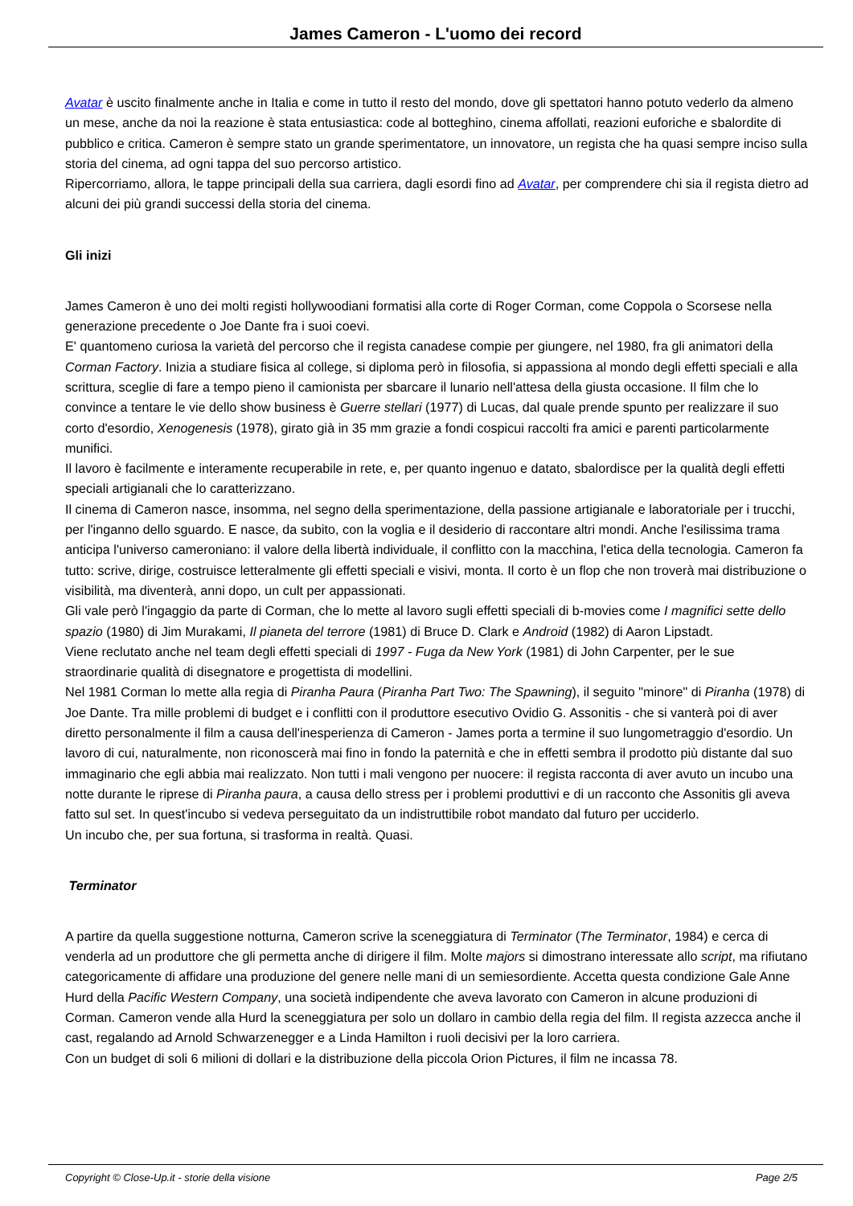James Cameron - L'uomo dei record
Avatar è uscito finalmente anche in Italia e come in tutto il resto del mondo, dove gli spettatori hanno potuto vederlo da almeno un mese, anche da noi la reazione è stata entusiastica: code al botteghino, cinema affollati, reazioni euforiche e sbalordite di pubblico e critica. Cameron è sempre stato un grande sperimentatore, un innovatore, un regista che ha quasi sempre inciso sulla storia del cinema, ad ogni tappa del suo percorso artistico.
Ripercorriamo, allora, le tappe principali della sua carriera, dagli esordi fino ad Avatar, per comprendere chi sia il regista dietro ad alcuni dei più grandi successi della storia del cinema.
Gli inizi
James Cameron è uno dei molti registi hollywoodiani formatisi alla corte di Roger Corman, come Coppola o Scorsese nella generazione precedente o Joe Dante fra i suoi coevi.
E' quantomeno curiosa la varietà del percorso che il regista canadese compie per giungere, nel 1980, fra gli animatori della Corman Factory. Inizia a studiare fisica al college, si diploma però in filosofia, si appassiona al mondo degli effetti speciali e alla scrittura, sceglie di fare a tempo pieno il camionista per sbarcare il lunario nell'attesa della giusta occasione. Il film che lo convince a tentare le vie dello show business è Guerre stellari (1977) di Lucas, dal quale prende spunto per realizzare il suo corto d'esordio, Xenogenesis (1978), girato già in 35 mm grazie a fondi cospicui raccolti fra amici e parenti particolarmente munifici.
Il lavoro è facilmente e interamente recuperabile in rete, e, per quanto ingenuo e datato, sbalordisce per la qualità degli effetti speciali artigianali che lo caratterizzano.
Il cinema di Cameron nasce, insomma, nel segno della sperimentazione, della passione artigianale e laboratoriale per i trucchi, per l'inganno dello sguardo. E nasce, da subito, con la voglia e il desiderio di raccontare altri mondi. Anche l'esilissima trama anticipa l'universo cameroniano: il valore della libertà individuale, il conflitto con la macchina, l'etica della tecnologia. Cameron fa tutto: scrive, dirige, costruisce letteralmente gli effetti speciali e visivi, monta. Il corto è un flop che non troverà mai distribuzione o visibilità, ma diventerà, anni dopo, un cult per appassionati.
Gli vale però l'ingaggio da parte di Corman, che lo mette al lavoro sugli effetti speciali di b-movies come I magnifici sette dello spazio (1980) di Jim Murakami, Il pianeta del terrore (1981) di Bruce D. Clark e Android (1982) di Aaron Lipstadt.
Viene reclutato anche nel team degli effetti speciali di 1997 - Fuga da New York (1981) di John Carpenter, per le sue straordinarie qualità di disegnatore e progettista di modellini.
Nel 1981 Corman lo mette alla regia di Piranha Paura (Piranha Part Two: The Spawning), il seguito "minore" di Piranha (1978) di Joe Dante. Tra mille problemi di budget e i conflitti con il produttore esecutivo Ovidio G. Assonitis - che si vanterà poi di aver diretto personalmente il film a causa dell'inesperienza di Cameron - James porta a termine il suo lungometraggio d'esordio. Un lavoro di cui, naturalmente, non riconoscerà mai fino in fondo la paternità e che in effetti sembra il prodotto più distante dal suo immaginario che egli abbia mai realizzato. Non tutti i mali vengono per nuocere: il regista racconta di aver avuto un incubo una notte durante le riprese di Piranha paura, a causa dello stress per i problemi produttivi e di un racconto che Assonitis gli aveva fatto sul set. In quest'incubo si vedeva perseguitato da un indistruttibile robot mandato dal futuro per ucciderlo.
Un incubo che, per sua fortuna, si trasforma in realtà. Quasi.
Terminator
A partire da quella suggestione notturna, Cameron scrive la sceneggiatura di Terminator (The Terminator, 1984) e cerca di venderla ad un produttore che gli permetta anche di dirigere il film. Molte majors si dimostrano interessate allo script, ma rifiutano categoricamente di affidare una produzione del genere nelle mani di un semiesordiente. Accetta questa condizione Gale Anne Hurd della Pacific Western Company, una società indipendente che aveva lavorato con Cameron in alcune produzioni di Corman. Cameron vende alla Hurd la sceneggiatura per solo un dollaro in cambio della regia del film. Il regista azzecca anche il cast, regalando ad Arnold Schwarzenegger e a Linda Hamilton i ruoli decisivi per la loro carriera.
Con un budget di soli 6 milioni di dollari e la distribuzione della piccola Orion Pictures, il film ne incassa 78.
Copyright © Close-Up.it - storie della visione Page 2/5